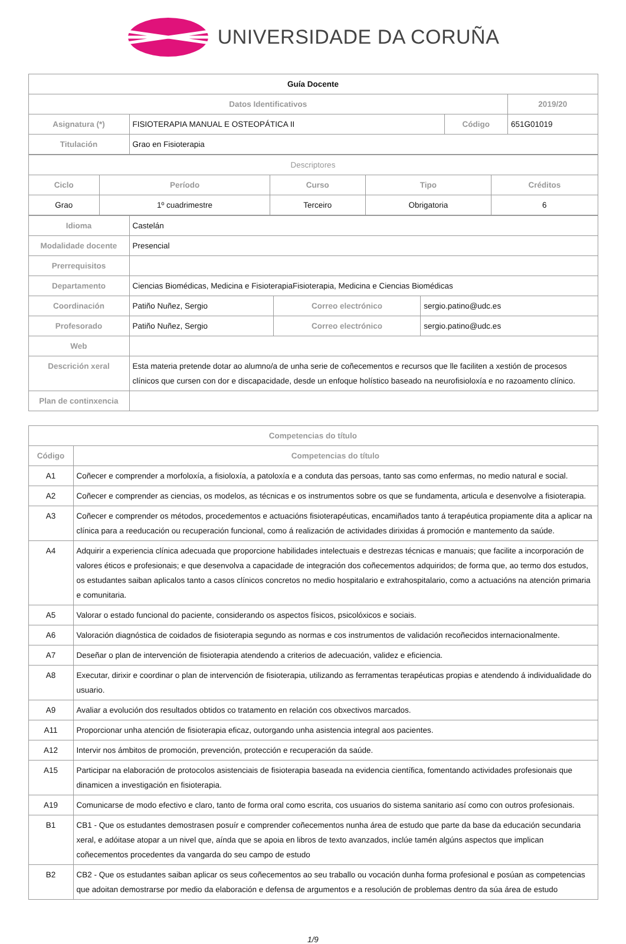UNIVERSIDADE DA CORUÑA
| Guía Docente | | | | |
| --- | --- | --- | --- | --- |
| Datos Identificativos | | | | 2019/20 |
| Asignatura (*) | FISIOTERAPIA MANUAL E OSTEOPÁTICA II | Código | 651G01019 | |
| Titulación | Grao en Fisioterapia | | | |
| Descriptores | | | | |
| Ciclo | Período | Curso | Tipo | Créditos |
| Grao | 1º cuadrimestre | Terceiro | Obrigatoria | 6 |
| Idioma | Castelán | | |
| Modalidade docente | Presencial | | |
| Prerrequisitos | | | |
| Departamento | Ciencias Biomédicas, Medicina e FisioterapiaFisioterapia, Medicina e Ciencias Biomédicas | | |
| Coordinación | Patiño Nuñez, Sergio | Correo electrónico | sergio.patino@udc.es |
| Profesorado | Patiño Nuñez, Sergio | Correo electrónico | sergio.patino@udc.es |
| Web | | | |
| Descrición xeral | Esta materia pretende dotar ao alumno/a de unha serie de coñecementos e recursos que lle faciliten a xestión de procesos clínicos que cursen con dor e discapacidade, desde un enfoque holístico baseado na neurofisioloxía e no razoamento clínico. | | |
| Plan de continxencia | | | |
| Competencias do título | |
| --- | --- |
| Código | Competencias do título |
| A1 | Coñecer e comprender a morfoloxía, a fisioloxía, a patoloxía e a conduta das persoas, tanto sas como enfermas, no medio natural e social. |
| A2 | Coñecer e comprender as ciencias, os modelos, as técnicas e os instrumentos sobre os que se fundamenta, articula e desenvolve a fisioterapia. |
| A3 | Coñecer e comprender os métodos, procedementos e actuacións fisioterapéuticas, encamiñados tanto á terapéutica propiamente dita a aplicar na clínica para a reeducación ou recuperación funcional, como á realización de actividades dirixidas á promoción e mantemento da saúde. |
| A4 | Adquirir a experiencia clínica adecuada que proporcione habilidades intelectuais e destrezas técnicas e manuais; que facilite a incorporación de valores éticos e profesionais; e que desenvolva a capacidade de integración dos coñecementos adquiridos; de forma que, ao termo dos estudos, os estudantes saiban aplicalos tanto a casos clínicos concretos no medio hospitalario e extrahospitalario, como a actuacións na atención primaria e comunitaria. |
| A5 | Valorar o estado funcional do paciente, considerando os aspectos físicos, psicolóxicos e sociais. |
| A6 | Valoración diagnóstica de coidados de fisioterapia segundo as normas e cos instrumentos de validación recoñecidos internacionalmente. |
| A7 | Deseñar o plan de intervención de fisioterapia atendendo a criterios de adecuación, validez e eficiencia. |
| A8 | Executar, dirixir e coordinar o plan de intervención de fisioterapia, utilizando as ferramentas terapéuticas propias e atendendo á individualidade do usuario. |
| A9 | Avaliar a evolución dos resultados obtidos co tratamento en relación cos obxectivos marcados. |
| A11 | Proporcionar unha atención de fisioterapia eficaz, outorgando unha asistencia integral aos pacientes. |
| A12 | Intervir nos ámbitos de promoción, prevención, protección e recuperación da saúde. |
| A15 | Participar na elaboración de protocolos asistenciais de fisioterapia baseada na evidencia científica, fomentando actividades profesionais que dinamicen a investigación en fisioterapia. |
| A19 | Comunicarse de modo efectivo e claro, tanto de forma oral como escrita, cos usuarios do sistema sanitario así como con outros profesionais. |
| B1 | CB1 - Que os estudantes demostrasen posuír e comprender coñecementos nunha área de estudo que parte da base da educación secundaria xeral, e adóitase atopar a un nivel que, aínda que se apoia en libros de texto avanzados, inclúe tamén algúns aspectos que implican coñecementos procedentes da vangarda do seu campo de estudo |
| B2 | CB2 - Que os estudantes saiban aplicar os seus coñecementos ao seu traballo ou vocación dunha forma profesional e posúan as competencias que adoitan demostrarse por medio da elaboración e defensa de argumentos e a resolución de problemas dentro da súa área de estudo |
1/9